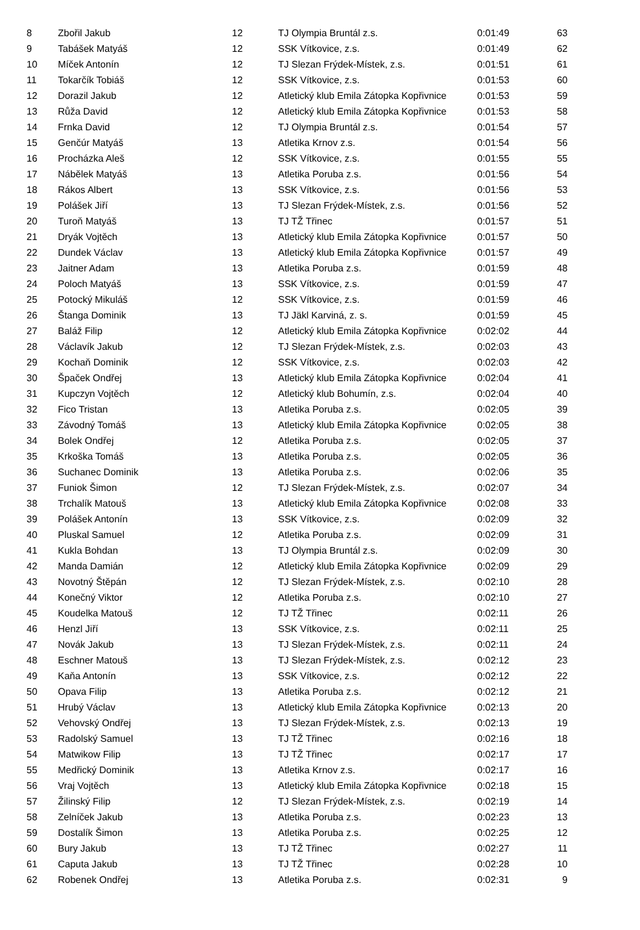| 8 | Zbořil Jakub | 12 | TJ Olympia Bruntál z.s. | 0:01:49 | 63 |
| 9 | Tabášek Matyáš | 12 | SSK Vítkovice, z.s. | 0:01:49 | 62 |
| 10 | Míček Antonín | 12 | TJ Slezan Frýdek-Místek, z.s. | 0:01:51 | 61 |
| 11 | Tokarčík Tobiáš | 12 | SSK Vítkovice, z.s. | 0:01:53 | 60 |
| 12 | Dorazil Jakub | 12 | Atletický klub Emila Zátopka Kopřivnice | 0:01:53 | 59 |
| 13 | Růža David | 12 | Atletický klub Emila Zátopka Kopřivnice | 0:01:53 | 58 |
| 14 | Frnka David | 12 | TJ Olympia Bruntál z.s. | 0:01:54 | 57 |
| 15 | Genčúr Matyáš | 13 | Atletika Krnov z.s. | 0:01:54 | 56 |
| 16 | Procházka Aleš | 12 | SSK Vítkovice, z.s. | 0:01:55 | 55 |
| 17 | Nábělek Matyáš | 13 | Atletika Poruba z.s. | 0:01:56 | 54 |
| 18 | Rákos Albert | 13 | SSK Vítkovice, z.s. | 0:01:56 | 53 |
| 19 | Polášek Jiří | 13 | TJ Slezan Frýdek-Místek, z.s. | 0:01:56 | 52 |
| 20 | Turoň Matyáš | 13 | TJ TŽ Třinec | 0:01:57 | 51 |
| 21 | Dryák Vojtěch | 13 | Atletický klub Emila Zátopka Kopřivnice | 0:01:57 | 50 |
| 22 | Dundek Václav | 13 | Atletický klub Emila Zátopka Kopřivnice | 0:01:57 | 49 |
| 23 | Jaitner Adam | 13 | Atletika Poruba z.s. | 0:01:59 | 48 |
| 24 | Poloch Matyáš | 13 | SSK Vítkovice, z.s. | 0:01:59 | 47 |
| 25 | Potocký Mikuláš | 12 | SSK Vítkovice, z.s. | 0:01:59 | 46 |
| 26 | Štanga Dominik | 13 | TJ Jäkl Karviná, z. s. | 0:01:59 | 45 |
| 27 | Baláž Filip | 12 | Atletický klub Emila Zátopka Kopřivnice | 0:02:02 | 44 |
| 28 | Václavík Jakub | 12 | TJ Slezan Frýdek-Místek, z.s. | 0:02:03 | 43 |
| 29 | Kochaň Dominik | 12 | SSK Vítkovice, z.s. | 0:02:03 | 42 |
| 30 | Špaček Ondřej | 13 | Atletický klub Emila Zátopka Kopřivnice | 0:02:04 | 41 |
| 31 | Kupczyn Vojtěch | 12 | Atletický klub Bohumín, z.s. | 0:02:04 | 40 |
| 32 | Fico Tristan | 13 | Atletika Poruba z.s. | 0:02:05 | 39 |
| 33 | Závodný Tomáš | 13 | Atletický klub Emila Zátopka Kopřivnice | 0:02:05 | 38 |
| 34 | Bolek Ondřej | 12 | Atletika Poruba z.s. | 0:02:05 | 37 |
| 35 | Krkoška Tomáš | 13 | Atletika Poruba z.s. | 0:02:05 | 36 |
| 36 | Suchanec Dominik | 13 | Atletika Poruba z.s. | 0:02:06 | 35 |
| 37 | Funiok Šimon | 12 | TJ Slezan Frýdek-Místek, z.s. | 0:02:07 | 34 |
| 38 | Trchalík Matouš | 13 | Atletický klub Emila Zátopka Kopřivnice | 0:02:08 | 33 |
| 39 | Polášek Antonín | 13 | SSK Vítkovice, z.s. | 0:02:09 | 32 |
| 40 | Pluskal Samuel | 12 | Atletika Poruba z.s. | 0:02:09 | 31 |
| 41 | Kukla Bohdan | 13 | TJ Olympia Bruntál z.s. | 0:02:09 | 30 |
| 42 | Manda Damián | 12 | Atletický klub Emila Zátopka Kopřivnice | 0:02:09 | 29 |
| 43 | Novotný Štěpán | 12 | TJ Slezan Frýdek-Místek, z.s. | 0:02:10 | 28 |
| 44 | Konečný Viktor | 12 | Atletika Poruba z.s. | 0:02:10 | 27 |
| 45 | Koudelka Matouš | 12 | TJ TŽ Třinec | 0:02:11 | 26 |
| 46 | Henzl Jiří | 13 | SSK Vítkovice, z.s. | 0:02:11 | 25 |
| 47 | Novák Jakub | 13 | TJ Slezan Frýdek-Místek, z.s. | 0:02:11 | 24 |
| 48 | Eschner Matouš | 13 | TJ Slezan Frýdek-Místek, z.s. | 0:02:12 | 23 |
| 49 | Kaňa Antonín | 13 | SSK Vítkovice, z.s. | 0:02:12 | 22 |
| 50 | Opava Filip | 13 | Atletika Poruba z.s. | 0:02:12 | 21 |
| 51 | Hrubý Václav | 13 | Atletický klub Emila Zátopka Kopřivnice | 0:02:13 | 20 |
| 52 | Vehovský Ondřej | 13 | TJ Slezan Frýdek-Místek, z.s. | 0:02:13 | 19 |
| 53 | Radolský Samuel | 13 | TJ TŽ Třinec | 0:02:16 | 18 |
| 54 | Matwikow Filip | 13 | TJ TŽ Třinec | 0:02:17 | 17 |
| 55 | Medřický Dominik | 13 | Atletika Krnov z.s. | 0:02:17 | 16 |
| 56 | Vraj Vojtěch | 13 | Atletický klub Emila Zátopka Kopřivnice | 0:02:18 | 15 |
| 57 | Žilinský Filip | 12 | TJ Slezan Frýdek-Místek, z.s. | 0:02:19 | 14 |
| 58 | Zelníček Jakub | 13 | Atletika Poruba z.s. | 0:02:23 | 13 |
| 59 | Dostalík Šimon | 13 | Atletika Poruba z.s. | 0:02:25 | 12 |
| 60 | Bury Jakub | 13 | TJ TŽ Třinec | 0:02:27 | 11 |
| 61 | Caputa Jakub | 13 | TJ TŽ Třinec | 0:02:28 | 10 |
| 62 | Robenek Ondřej | 13 | Atletika Poruba z.s. | 0:02:31 | 9 |